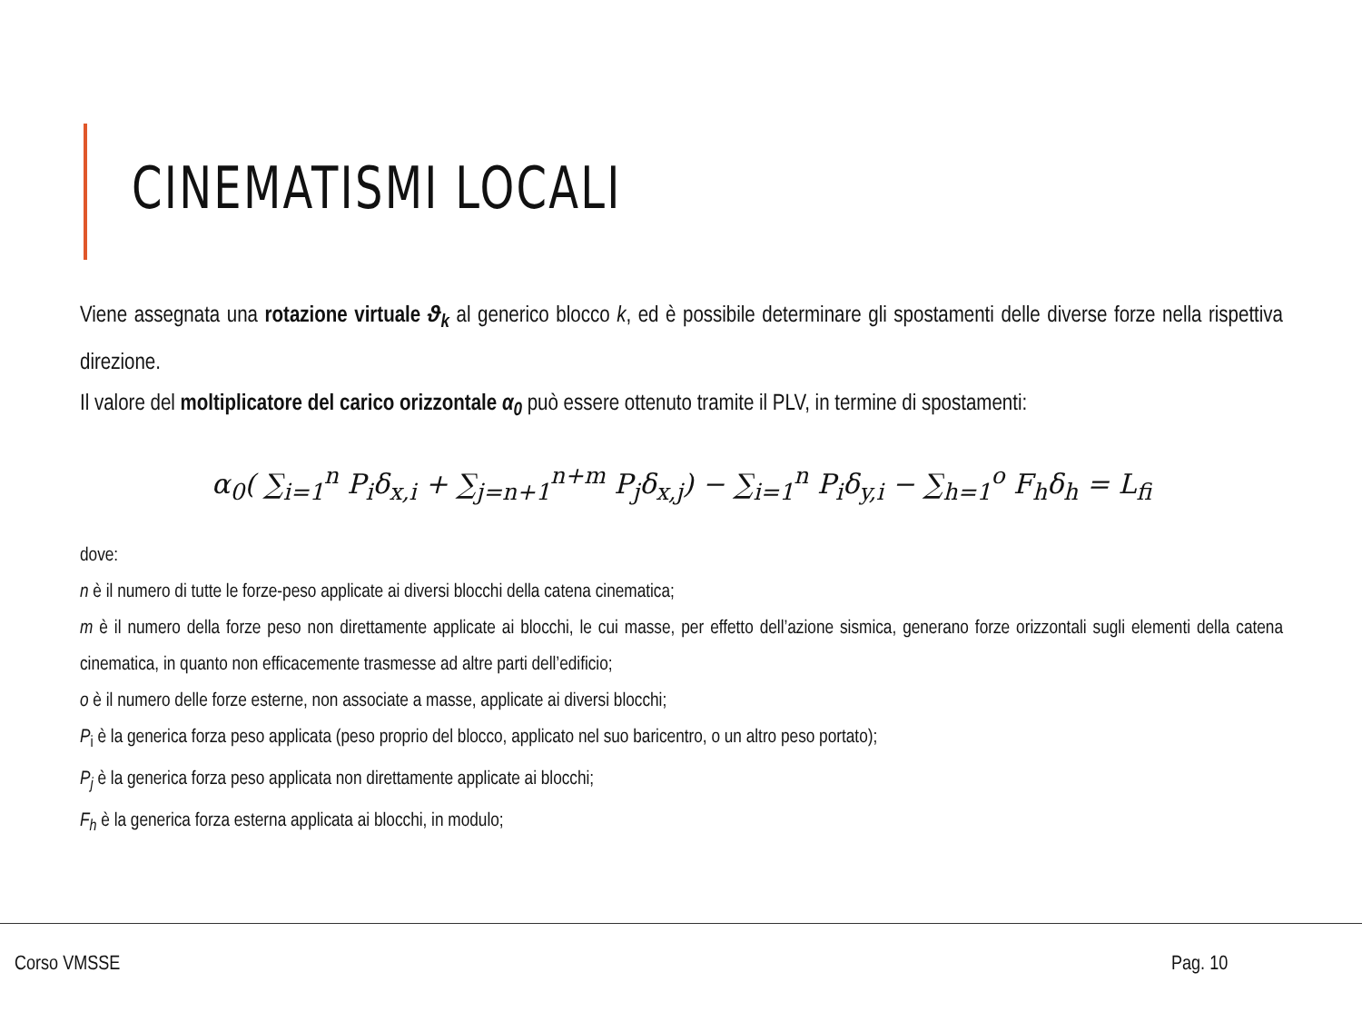CINEMATISMI LOCALI
Viene assegnata una rotazione virtuale ϑ<sub>k</sub> al generico blocco k, ed è possibile determinare gli spostamenti delle diverse forze nella rispettiva direzione.
Il valore del moltiplicatore del carico orizzontale α<sub>0</sub> può essere ottenuto tramite il PLV, in termine di spostamenti:
α<sub>0</sub>( ∑<sub>i=1</sub><sup>n</sup> P<sub>i</sub>δ<sub>x,i</sub> + ∑<sub>j=n+1</sub><sup>n+m</sup> P<sub>j</sub>δ<sub>x,j</sub>) − ∑<sub>i=1</sub><sup>n</sup> P<sub>i</sub>δ<sub>y,i</sub> − ∑<sub>h=1</sub><sup>o</sup> F<sub>h</sub>δ<sub>h</sub> = L<sub>fi</sub>
dove:
n è il numero di tutte le forze-peso applicate ai diversi blocchi della catena cinematica;
m è il numero della forze peso non direttamente applicate ai blocchi, le cui masse, per effetto dell’azione sismica, generano forze orizzontali sugli elementi della catena cinematica, in quanto non efficacemente trasmesse ad altre parti dell’edificio;
o è il numero delle forze esterne, non associate a masse, applicate ai diversi blocchi;
P<sub>i</sub> è la generica forza peso applicata (peso proprio del blocco, applicato nel suo baricentro, o un altro peso portato);
P<sub>j</sub> è la generica forza peso applicata non direttamente applicate ai blocchi;
F<sub>h</sub> è la generica forza esterna applicata ai blocchi, in modulo;
Corso VMSSE Pag. 10